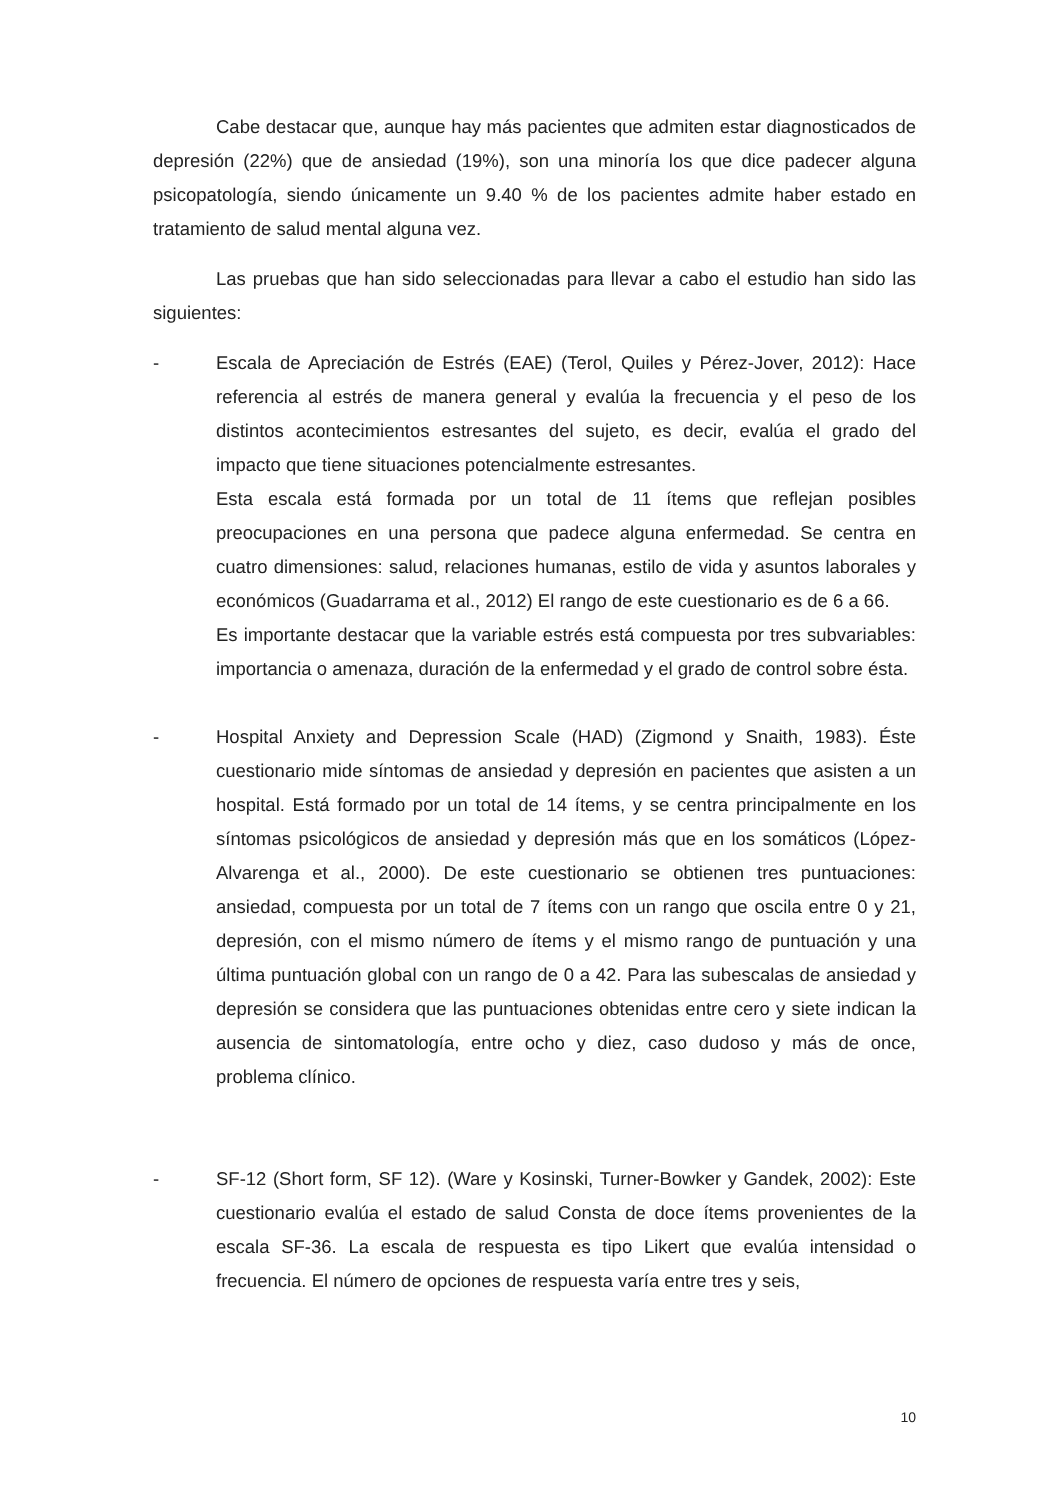Cabe destacar que, aunque hay más pacientes que admiten estar diagnosticados de depresión (22%) que de ansiedad (19%), son una minoría los que dice padecer alguna psicopatología, siendo únicamente un 9.40 % de los pacientes admite haber estado en tratamiento de salud mental alguna vez.
Las pruebas que han sido seleccionadas para llevar a cabo el estudio han sido las siguientes:
- Escala de Apreciación de Estrés (EAE) (Terol, Quiles y Pérez-Jover, 2012): Hace referencia al estrés de manera general y evalúa la frecuencia y el peso de los distintos acontecimientos estresantes del sujeto, es decir, evalúa el grado del impacto que tiene situaciones potencialmente estresantes.
Esta escala está formada por un total de 11 ítems que reflejan posibles preocupaciones en una persona que padece alguna enfermedad. Se centra en cuatro dimensiones: salud, relaciones humanas, estilo de vida y asuntos laborales y económicos (Guadarrama et al., 2012) El rango de este cuestionario es de 6 a 66.
Es importante destacar que la variable estrés está compuesta por tres subvariables: importancia o amenaza, duración de la enfermedad y el grado de control sobre ésta.
- Hospital Anxiety and Depression Scale (HAD) (Zigmond y Snaith, 1983). Éste cuestionario mide síntomas de ansiedad y depresión en pacientes que asisten a un hospital. Está formado por un total de 14 ítems, y se centra principalmente en los síntomas psicológicos de ansiedad y depresión más que en los somáticos (López-Alvarenga et al., 2000). De este cuestionario se obtienen tres puntuaciones: ansiedad, compuesta por un total de 7 ítems con un rango que oscila entre 0 y 21, depresión, con el mismo número de ítems y el mismo rango de puntuación y una última puntuación global con un rango de 0 a 42. Para las subescalas de ansiedad y depresión se considera que las puntuaciones obtenidas entre cero y siete indican la ausencia de sintomatología, entre ocho y diez, caso dudoso y más de once, problema clínico.
- SF-12 (Short form, SF 12). (Ware y Kosinski, Turner-Bowker y Gandek, 2002): Este cuestionario evalúa el estado de salud Consta de doce ítems provenientes de la escala SF-36. La escala de respuesta es tipo Likert que evalúa intensidad o frecuencia. El número de opciones de respuesta varía entre tres y seis,
10